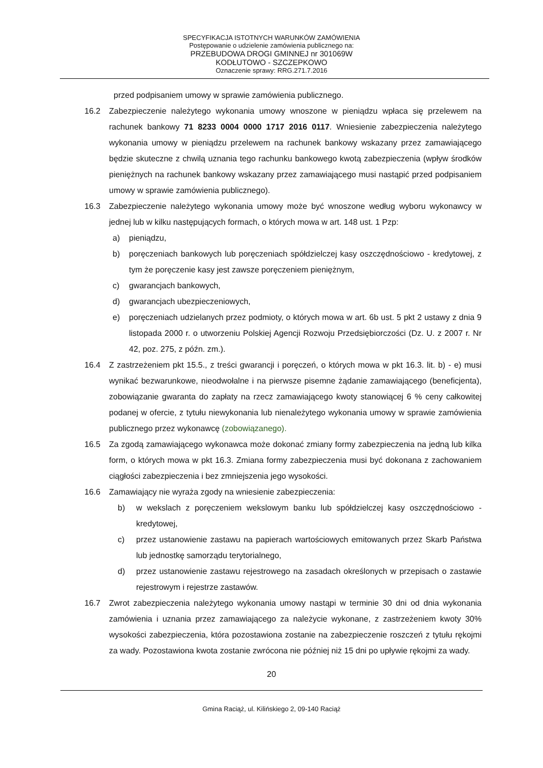SPECYFIKACJA ISTOTNYCH WARUNKÓW ZAMÓWIENIA
Postępowanie o udzielenie zamówienia publicznego na:
PRZEBUDOWA DROGI GMINNEJ nr 301069W
KODŁUTOWO - SZCZEPKOWO
Oznaczenie sprawy: RRG.271.7.2016
przed podpisaniem umowy w sprawie zamówienia publicznego.
16.2 Zabezpieczenie należytego wykonania umowy wnoszone w pieniądzu wpłaca się przelewem na rachunek bankowy 71 8233 0004 0000 1717 2016 0117. Wniesienie zabezpieczenia należytego wykonania umowy w pieniądzu przelewem na rachunek bankowy wskazany przez zamawiającego będzie skuteczne z chwilą uznania tego rachunku bankowego kwotą zabezpieczenia (wpływ środków pieniężnych na rachunek bankowy wskazany przez zamawiającego musi nastąpić przed podpisaniem umowy w sprawie zamówienia publicznego).
16.3 Zabezpieczenie należytego wykonania umowy może być wnoszone według wyboru wykonawcy w jednej lub w kilku następujących formach, o których mowa w art. 148 ust. 1 Pzp:
a) pieniądzu,
b) poręczeniach bankowych lub poręczeniach spółdzielczej kasy oszczędnościowo - kredytowej, z tym że poręczenie kasy jest zawsze poręczeniem pieniężnym,
c) gwarancjach bankowych,
d) gwarancjach ubezpieczeniowych,
e) poręczeniach udzielanych przez podmioty, o których mowa w art. 6b ust. 5 pkt 2 ustawy z dnia 9 listopada 2000 r. o utworzeniu Polskiej Agencji Rozwoju Przedsiębiorczości (Dz. U. z 2007 r. Nr 42, poz. 275, z późn. zm.).
16.4 Z zastrzeżeniem pkt 15.5., z treści gwarancji i poręczeń, o których mowa w pkt 16.3. lit. b) - e) musi wynikać bezwarunkowe, nieodwołalne i na pierwsze pisemne żądanie zamawiającego (beneficjenta), zobowiązanie gwaranta do zapłaty na rzecz zamawiającego kwoty stanowiącej 6 % ceny całkowitej podanej w ofercie, z tytułu niewykonania lub nienależytego wykonania umowy w sprawie zamówienia publicznego przez wykonawcę (zobowiązanego).
16.5 Za zgodą zamawiającego wykonawca może dokonać zmiany formy zabezpieczenia na jedną lub kilka form, o których mowa w pkt 16.3. Zmiana formy zabezpieczenia musi być dokonana z zachowaniem ciągłości zabezpieczenia i bez zmniejszenia jego wysokości.
16.6 Zamawiający nie wyraża zgody na wniesienie zabezpieczenia:
b) w wekslach z poręczeniem wekslowym banku lub spółdzielczej kasy oszczędnościowo - kredytowej,
c) przez ustanowienie zastawu na papierach wartościowych emitowanych przez Skarb Państwa lub jednostkę samorządu terytorialnego,
d) przez ustanowienie zastawu rejestrowego na zasadach określonych w przepisach o zastawie rejestrowym i rejestrze zastawów.
16.7 Zwrot zabezpieczenia należytego wykonania umowy nastąpi w terminie 30 dni od dnia wykonania zamówienia i uznania przez zamawiającego za należycie wykonane, z zastrzeżeniem kwoty 30% wysokości zabezpieczenia, która pozostawiona zostanie na zabezpieczenie roszczeń z tytułu rękojmi za wady. Pozostawiona kwota zostanie zwrócona nie później niż 15 dni po upływie rękojmi za wady.
20
Gmina Raciąż, ul. Kilińskiego 2, 09-140 Raciąż